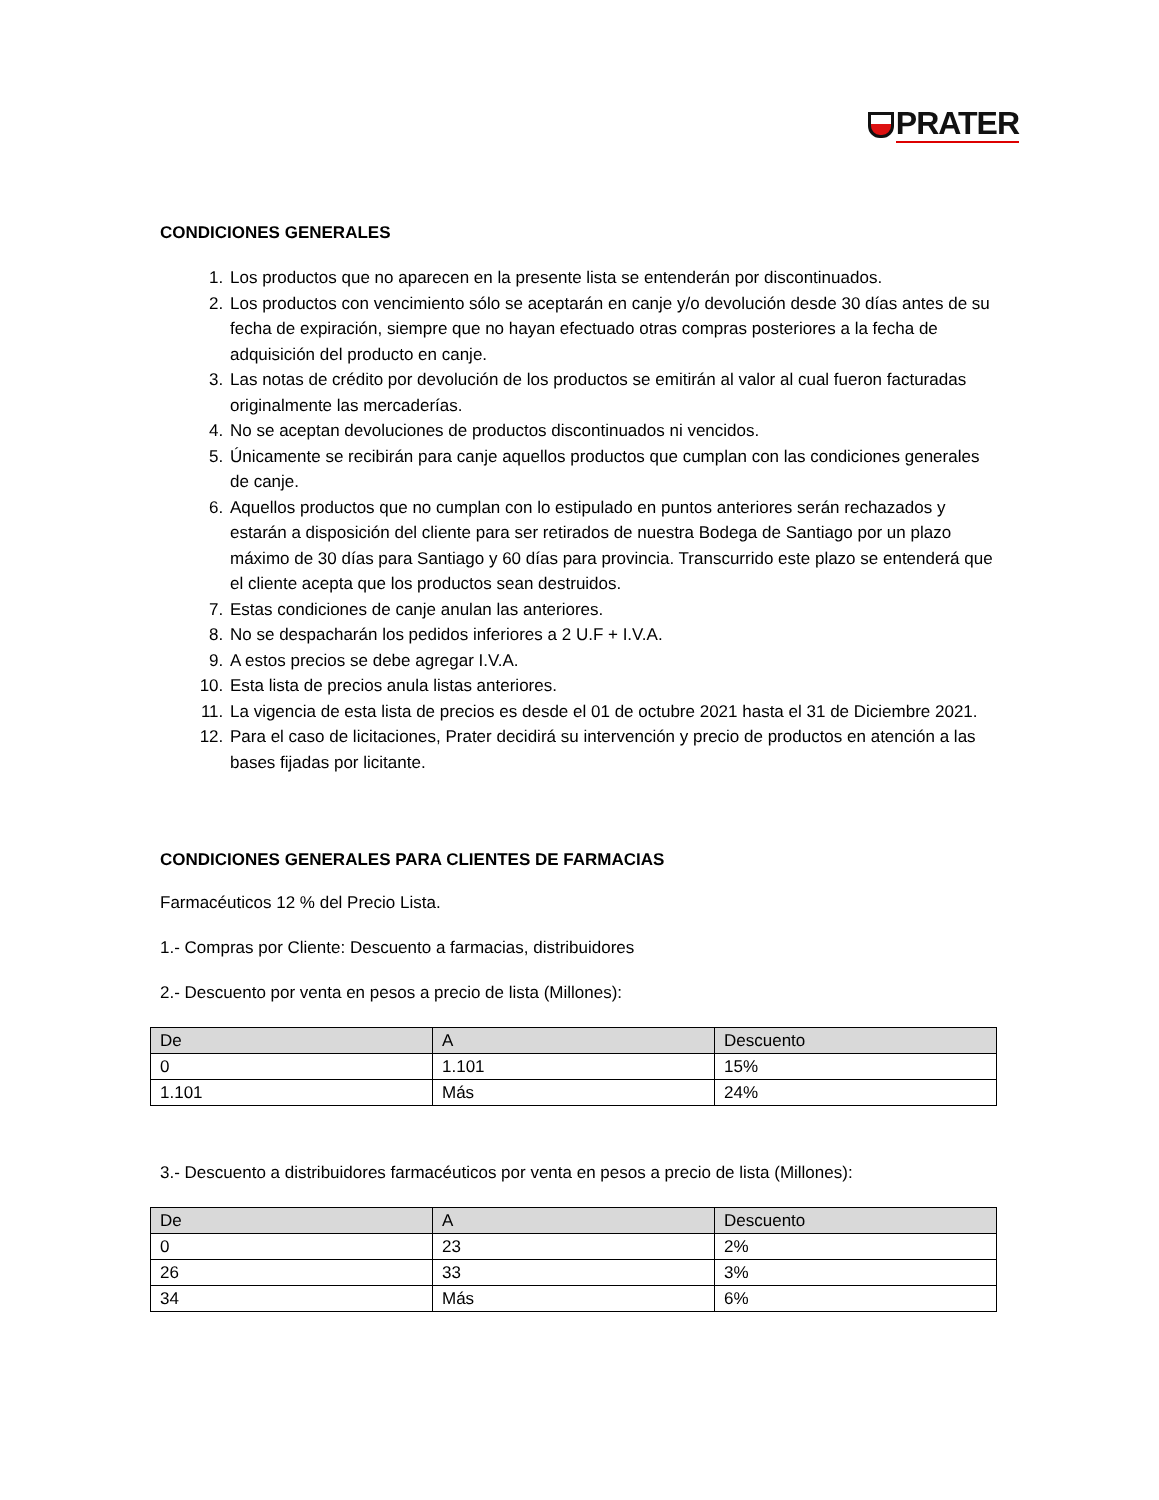PRATER
CONDICIONES GENERALES
1. Los productos que no aparecen en la presente lista se entenderán por discontinuados.
2. Los productos con vencimiento sólo se aceptarán en canje y/o devolución desde 30 días antes de su fecha de expiración, siempre que no hayan efectuado otras compras posteriores a la fecha de adquisición del producto en canje.
3. Las notas de crédito por devolución de los productos se emitirán al valor al cual fueron facturadas originalmente las mercaderías.
4. No se aceptan devoluciones de productos discontinuados ni vencidos.
5. Únicamente se recibirán para canje aquellos productos que cumplan con las condiciones generales de canje.
6. Aquellos productos que no cumplan con lo estipulado en puntos anteriores serán rechazados y estarán a disposición del cliente para ser retirados de nuestra Bodega de Santiago por un plazo máximo de 30 días para Santiago y 60 días para provincia. Transcurrido este plazo se entenderá que el cliente acepta que los productos sean destruidos.
7. Estas condiciones de canje anulan las anteriores.
8. No se despacharán los pedidos inferiores a 2 U.F + I.V.A.
9. A estos precios se debe agregar I.V.A.
10. Esta lista de precios anula listas anteriores.
11. La vigencia de esta lista de precios es desde el 01 de octubre 2021 hasta el 31 de Diciembre 2021.
12. Para el caso de licitaciones, Prater decidirá su intervención y precio de productos en atención a las bases fijadas por licitante.
CONDICIONES GENERALES PARA CLIENTES DE FARMACIAS
Farmacéuticos 12 % del Precio Lista.
1.- Compras por Cliente: Descuento a farmacias, distribuidores
2.- Descuento por venta en pesos a precio de lista (Millones):
| De | A | Descuento |
| --- | --- | --- |
| 0 | 1.101 | 15% |
| 1.101 | Más | 24% |
3.- Descuento a distribuidores farmacéuticos por venta en pesos a precio de lista (Millones):
| De | A | Descuento |
| --- | --- | --- |
| 0 | 23 | 2% |
| 26 | 33 | 3% |
| 34 | Más | 6% |